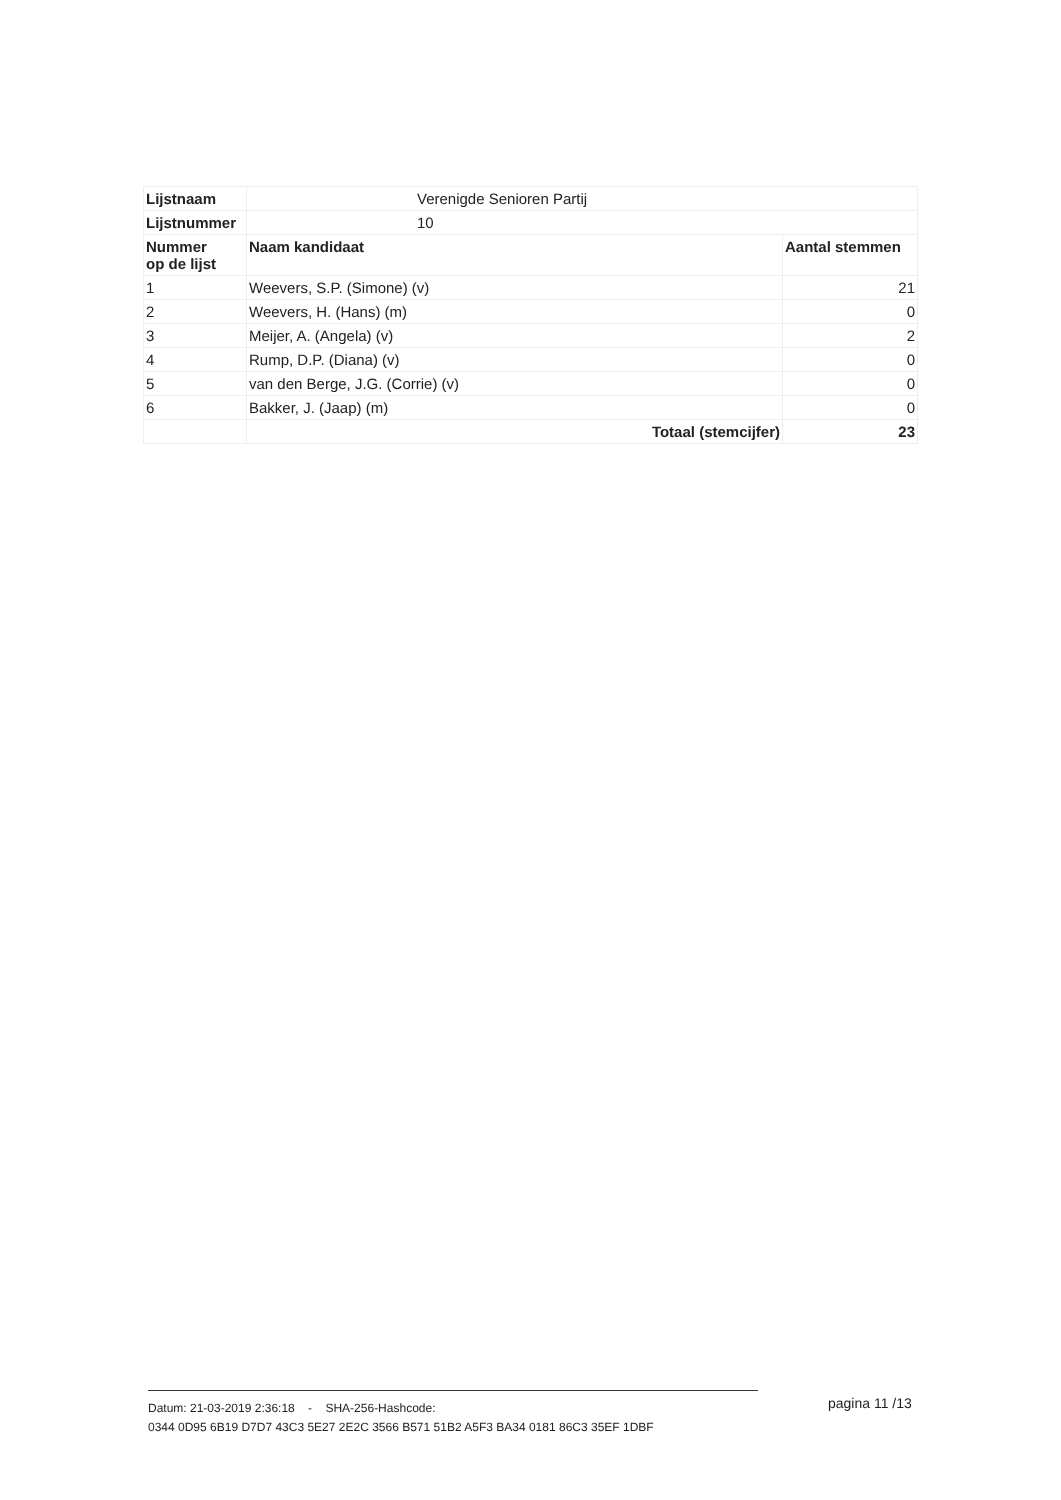| Lijstnaam | Verenigde Senioren Partij | |
| Lijstnummer | 10 | |
| Nummer op de lijst | Naam kandidaat | Aantal stemmen |
| 1 | Weevers, S.P. (Simone) (v) | 21 |
| 2 | Weevers, H. (Hans) (m) | 0 |
| 3 | Meijer, A. (Angela) (v) | 2 |
| 4 | Rump, D.P. (Diana) (v) | 0 |
| 5 | van den Berge, J.G. (Corrie) (v) | 0 |
| 6 | Bakker, J. (Jaap) (m) | 0 |
| | Totaal (stemcijfer) | 23 |
Datum: 21-03-2019 2:36:18 - SHA-256-Hashcode:
0344 0D95 6B19 D7D7 43C3 5E27 2E2C 3566 B571 51B2 A5F3 BA34 0181 86C3 35EF 1DBF
pagina 11 /13